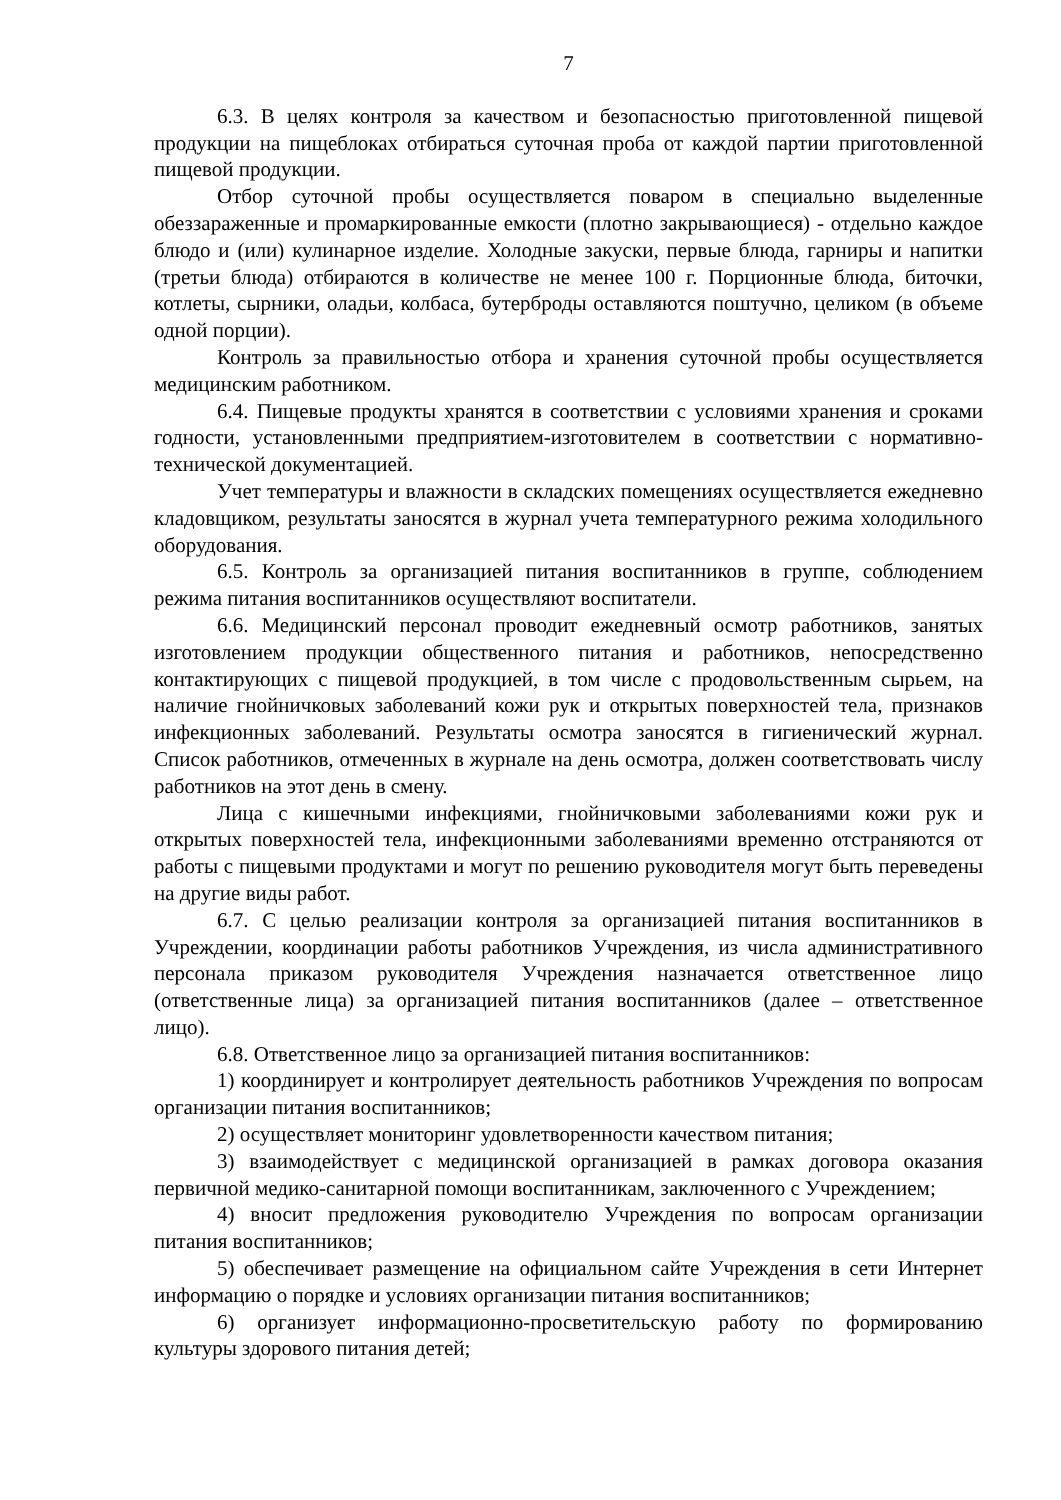7
6.3. В целях контроля за качеством и безопасностью приготовленной пищевой продукции на пищеблоках отбираться суточная проба от каждой партии приготовленной пищевой продукции.
Отбор суточной пробы осуществляется поваром в специально выделенные обеззараженные и промаркированные емкости (плотно закрывающиеся) - отдельно каждое блюдо и (или) кулинарное изделие. Холодные закуски, первые блюда, гарниры и напитки (третьи блюда) отбираются в количестве не менее 100 г. Порционные блюда, биточки, котлеты, сырники, оладьи, колбаса, бутерброды оставляются поштучно, целиком (в объеме одной порции).
Контроль за правильностью отбора и хранения суточной пробы осуществляется медицинским работником.
6.4. Пищевые продукты хранятся в соответствии с условиями хранения и сроками годности, установленными предприятием-изготовителем в соответствии с нормативно-технической документацией.
Учет температуры и влажности в складских помещениях осуществляется ежедневно кладовщиком, результаты заносятся в журнал учета температурного режима холодильного оборудования.
6.5. Контроль за организацией питания воспитанников в группе, соблюдением режима питания воспитанников осуществляют воспитатели.
6.6. Медицинский персонал проводит ежедневный осмотр работников, занятых изготовлением продукции общественного питания и работников, непосредственно контактирующих с пищевой продукцией, в том числе с продовольственным сырьем, на наличие гнойничковых заболеваний кожи рук и открытых поверхностей тела, признаков инфекционных заболеваний. Результаты осмотра заносятся в гигиенический журнал. Список работников, отмеченных в журнале на день осмотра, должен соответствовать числу работников на этот день в смену.
Лица с кишечными инфекциями, гнойничковыми заболеваниями кожи рук и открытых поверхностей тела, инфекционными заболеваниями временно отстраняются от работы с пищевыми продуктами и могут по решению руководителя могут быть переведены на другие виды работ.
6.7. С целью реализации контроля за организацией питания воспитанников в Учреждении, координации работы работников Учреждения, из числа административного персонала приказом руководителя Учреждения назначается ответственное лицо (ответственные лица) за организацией питания воспитанников (далее – ответственное лицо).
6.8. Ответственное лицо за организацией питания воспитанников:
1) координирует и контролирует деятельность работников Учреждения по вопросам организации питания воспитанников;
2) осуществляет мониторинг удовлетворенности качеством питания;
3) взаимодействует с медицинской организацией в рамках договора оказания первичной медико-санитарной помощи воспитанникам, заключенного с Учреждением;
4) вносит предложения руководителю Учреждения по вопросам организации питания воспитанников;
5) обеспечивает размещение на официальном сайте Учреждения в сети Интернет информацию о порядке и условиях организации питания воспитанников;
6) организует информационно-просветительскую работу по формированию культуры здорового питания детей;